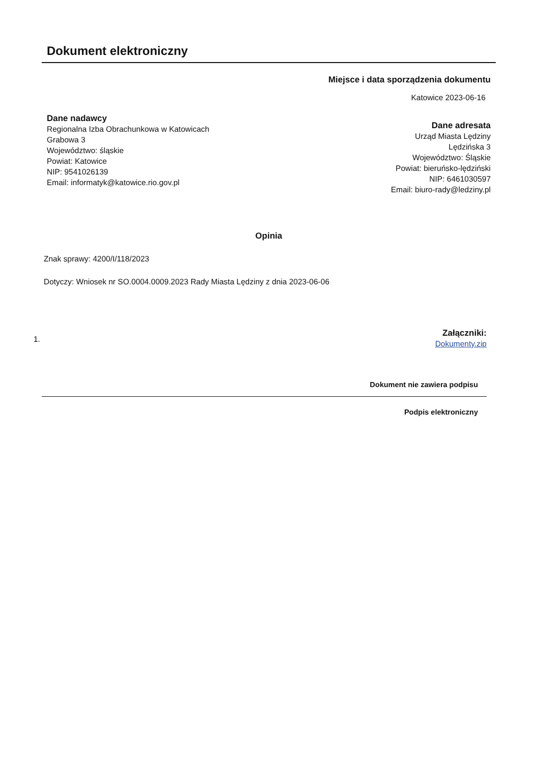Dokument elektroniczny
Miejsce i data sporządzenia dokumentu
Katowice 2023-06-16
Dane nadawcy
Regionalna Izba Obrachunkowa w Katowicach
Grabowa 3
Województwo: śląskie
Powiat: Katowice
NIP: 9541026139
Email: informatyk@katowice.rio.gov.pl
Dane adresata
Urząd Miasta Lędziny
Lędzińska 3
Województwo: Śląskie
Powiat: bieruńsko-lędziński
NIP: 6461030597
Email: biuro-rady@ledziny.pl
Opinia
Znak sprawy: 4200/I/118/2023
Dotyczy: Wniosek nr SO.0004.0009.2023 Rady Miasta Lędziny z dnia 2023-06-06
1.
Załączniki:
Dokumenty.zip
Dokument nie zawiera podpisu
Podpis elektroniczny